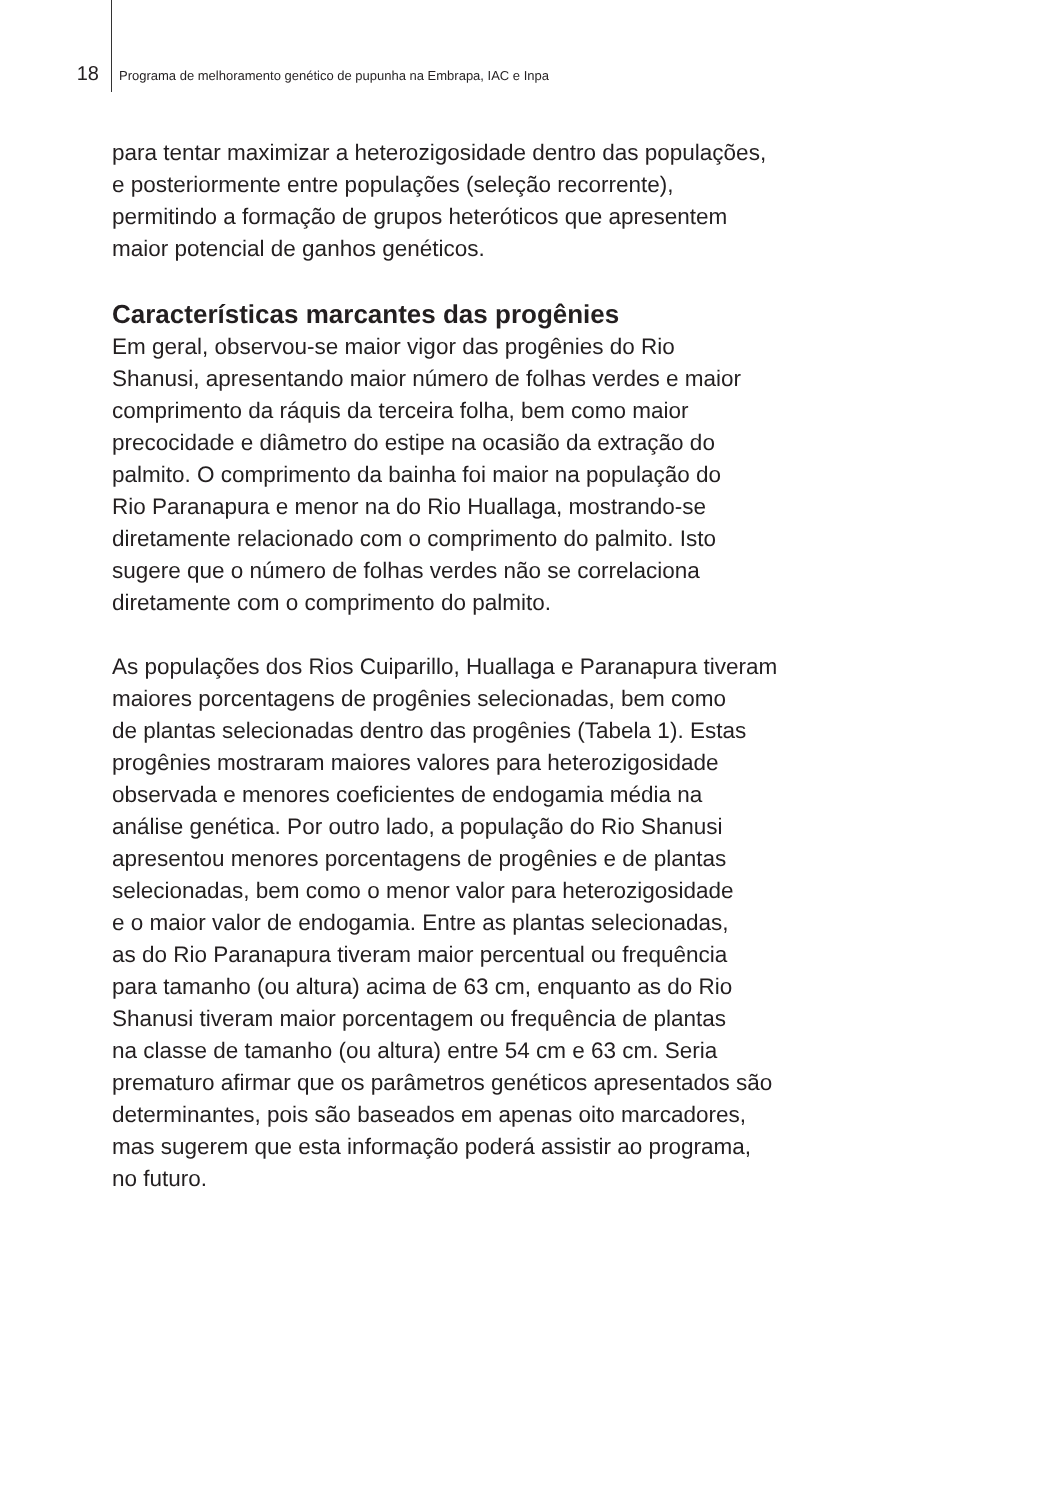18 Programa de melhoramento genético de pupunha na Embrapa, IAC e Inpa
para tentar maximizar a heterozigosidade dentro das populações,
e posteriormente entre populações (seleção recorrente),
permitindo a formação de grupos heteróticos que apresentem
maior potencial de ganhos genéticos.
Características marcantes das progênies
Em geral, observou-se maior vigor das progênies do Rio
Shanusi, apresentando maior número de folhas verdes e maior
comprimento da ráquis da terceira folha, bem como maior
precocidade e diâmetro do estipe na ocasião da extração do
palmito. O comprimento da bainha foi maior na população do
Rio Paranapura e menor na do Rio Huallaga, mostrando-se
diretamente relacionado com o comprimento do palmito. Isto
sugere que o número de folhas verdes não se correlaciona
diretamente com o comprimento do palmito.
As populações dos Rios Cuiparillo, Huallaga e Paranapura tiveram
maiores porcentagens de progênies selecionadas, bem como
de plantas selecionadas dentro das progênies (Tabela 1). Estas
progênies mostraram maiores valores para heterozigosidade
observada e menores coeficientes de endogamia média na
análise genética. Por outro lado, a população do Rio Shanusi
apresentou menores porcentagens de progênies e de plantas
selecionadas, bem como o menor valor para heterozigosidade
e o maior valor de endogamia. Entre as plantas selecionadas,
as do Rio Paranapura tiveram maior percentual ou frequência
para tamanho (ou altura) acima de 63 cm, enquanto as do Rio
Shanusi tiveram maior porcentagem ou frequência de plantas
na classe de tamanho (ou altura) entre 54 cm e 63 cm. Seria
prematuro afirmar que os parâmetros genéticos apresentados são
determinantes, pois são baseados em apenas oito marcadores,
mas sugerem que esta informação poderá assistir ao programa,
no futuro.